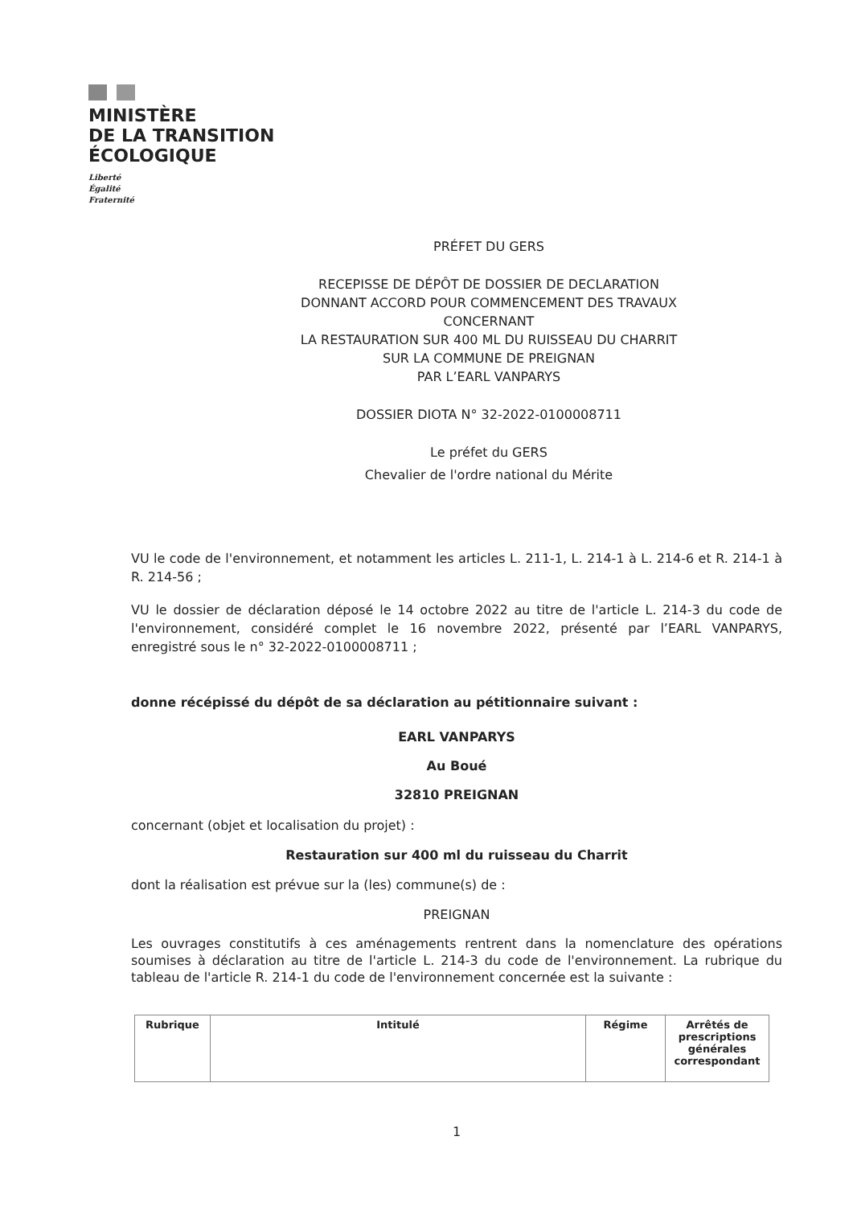MINISTÈRE
DE LA TRANSITION
ÉCOLOGIQUE
Liberté
Égalité
Fraternité
PRÉFET DU GERS
RECEPISSE DE DÉPÔT DE DOSSIER DE DECLARATION
DONNANT ACCORD POUR COMMENCEMENT DES TRAVAUX
CONCERNANT
LA RESTAURATION SUR 400 ML DU RUISSEAU DU CHARRIT
SUR LA COMMUNE DE PREIGNAN
PAR L’EARL VANPARYS
DOSSIER DIOTA N° 32-2022-0100008711
Le préfet du GERS
Chevalier de l'ordre national du Mérite
VU le code de l'environnement, et notamment les articles L. 211-1, L. 214-1 à L. 214-6 et R. 214-1 à R. 214-56 ;
VU le dossier de déclaration déposé le 14 octobre 2022 au titre de l'article L. 214-3 du code de l'environnement, considéré complet le 16 novembre 2022, présenté par l’EARL VANPARYS, enregistré sous le n° 32-2022-0100008711 ;
donne récépissé du dépôt de sa déclaration au pétitionnaire suivant :
EARL VANPARYS
Au Boué
32810 PREIGNAN
concernant (objet et localisation du projet) :
Restauration sur 400 ml du ruisseau du Charrit
dont la réalisation est prévue sur la (les) commune(s) de :
PREIGNAN
Les ouvrages constitutifs à ces aménagements rentrent dans la nomenclature des opérations soumises à déclaration au titre de l'article L. 214-3 du code de l'environnement. La rubrique du tableau de l'article R. 214-1 du code de l'environnement concernée est la suivante :
| Rubrique | Intitulé | Régime | Arrêtés de prescriptions générales correspondant |
| --- | --- | --- | --- |
1